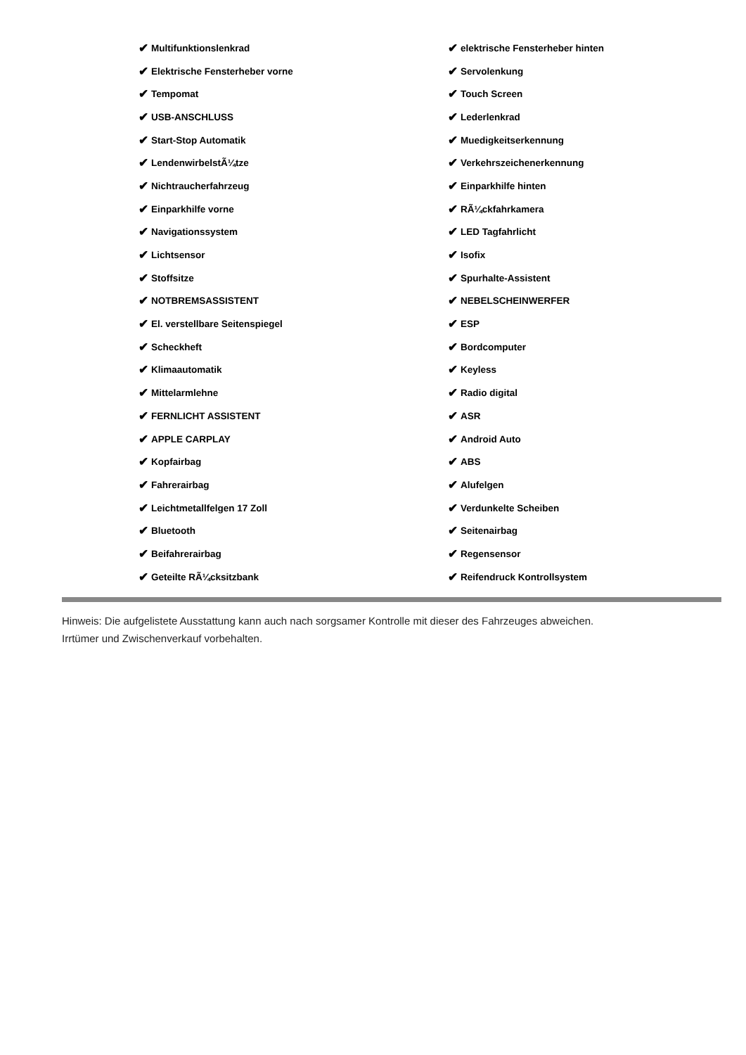✔ Multifunktionslenkrad
✔ Elektrische Fensterheber vorne
✔ Tempomat
✔ USB-ANSCHLUSS
✔ Start-Stop Automatik
✔ LendenwirbelstÃ¼tze
✔ Nichtraucherfahrzeug
✔ Einparkhilfe vorne
✔ Navigationssystem
✔ Lichtsensor
✔ Stoffsitze
✔ NOTBREMSASSISTENT
✔ El. verstellbare Seitenspiegel
✔ Scheckheft
✔ Klimaautomatik
✔ Mittelarmlehne
✔ FERNLICHT ASSISTENT
✔ APPLE CARPLAY
✔ Kopfairbag
✔ Fahrerairbag
✔ Leichtmetallfelgen 17 Zoll
✔ Bluetooth
✔ Beifahrerairbag
✔ Geteilte RÃ¼cksitzbank
✔ elektrische Fensterheber hinten
✔ Servolenkung
✔ Touch Screen
✔ Lederlenkrad
✔ Muedigkeitserkennung
✔ Verkehrszeichenerkennung
✔ Einparkhilfe hinten
✔ RÃ¼ckfahrkamera
✔ LED Tagfahrlicht
✔ Isofix
✔ Spurhalte-Assistent
✔ NEBELSCHEINWERFER
✔ ESP
✔ Bordcomputer
✔ Keyless
✔ Radio digital
✔ ASR
✔ Android Auto
✔ ABS
✔ Alufelgen
✔ Verdunkelte Scheiben
✔ Seitenairbag
✔ Regensensor
✔ Reifendruck Kontrollsystem
Hinweis: Die aufgelistete Ausstattung kann auch nach sorgsamer Kontrolle mit dieser des Fahrzeuges abweichen. Irrtümer und Zwischenverkauf vorbehalten.